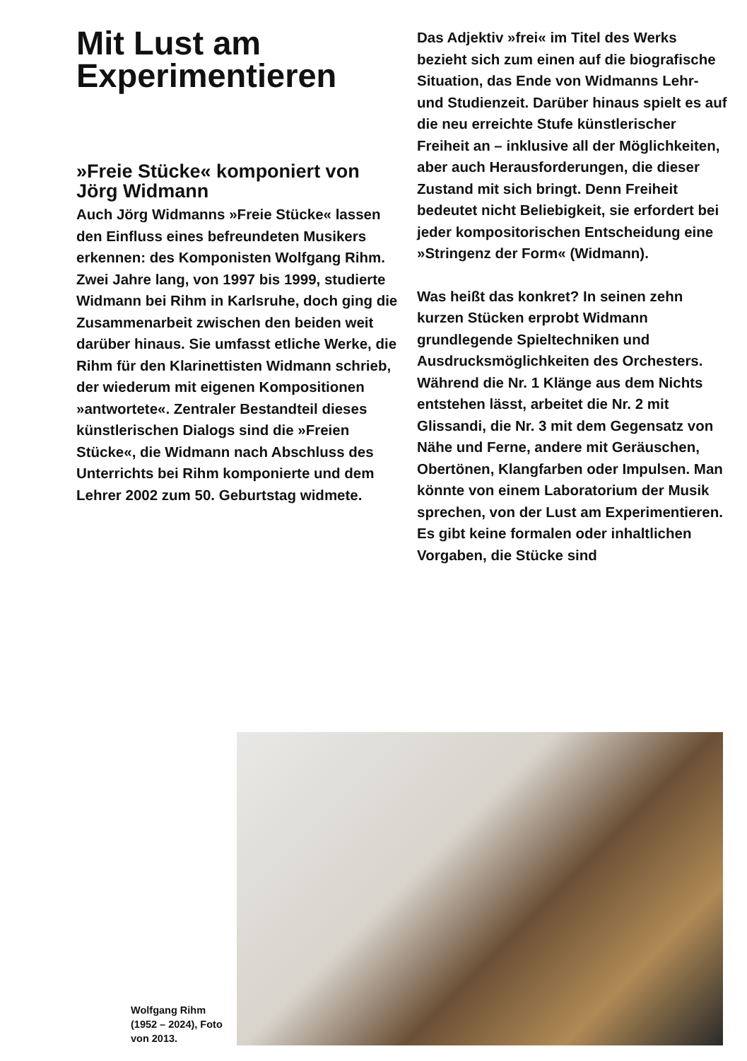Mit Lust am Experimentieren
»Freie Stücke« komponiert von Jörg Widmann
Auch Jörg Widmanns »Freie Stücke« lassen den Einfluss eines befreundeten Musikers erkennen: des Komponisten Wolfgang Rihm. Zwei Jahre lang, von 1997 bis 1999, studierte Widmann bei Rihm in Karlsruhe, doch ging die Zusammenarbeit zwischen den beiden weit darüber hinaus. Sie umfasst etliche Werke, die Rihm für den Klarinettisten Widmann schrieb, der wiederum mit eigenen Kompositionen »antwortete«. Zentraler Bestandteil dieses künstlerischen Dialogs sind die »Freien Stücke«, die Widmann nach Abschluss des Unterrichts bei Rihm komponierte und dem Lehrer 2002 zum 50. Geburtstag widmete.
Das Adjektiv »frei« im Titel des Werks bezieht sich zum einen auf die biografische Situation, das Ende von Widmanns Lehr- und Studienzeit. Darüber hinaus spielt es auf die neu erreichte Stufe künstlerischer Freiheit an – inklusive all der Möglichkeiten, aber auch Herausforderungen, die dieser Zustand mit sich bringt. Denn Freiheit bedeutet nicht Beliebigkeit, sie erfordert bei jeder kompositorischen Entscheidung eine »Stringenz der Form« (Widmann).
Was heißt das konkret? In seinen zehn kurzen Stücken erprobt Widmann grundlegende Spieltechniken und Ausdrucksmöglichkeiten des Orchesters. Während die Nr. 1 Klänge aus dem Nichts entstehen lässt, arbeitet die Nr. 2 mit Glissandi, die Nr. 3 mit dem Gegensatz von Nähe und Ferne, andere mit Geräuschen, Obertönen, Klangfarben oder Impulsen. Man könnte von einem Laboratorium der Musik sprechen, von der Lust am Experimentieren. Es gibt keine formalen oder inhaltlichen Vorgaben, die Stücke sind
Wolfgang Rihm (1952 – 2024), Foto von 2013.